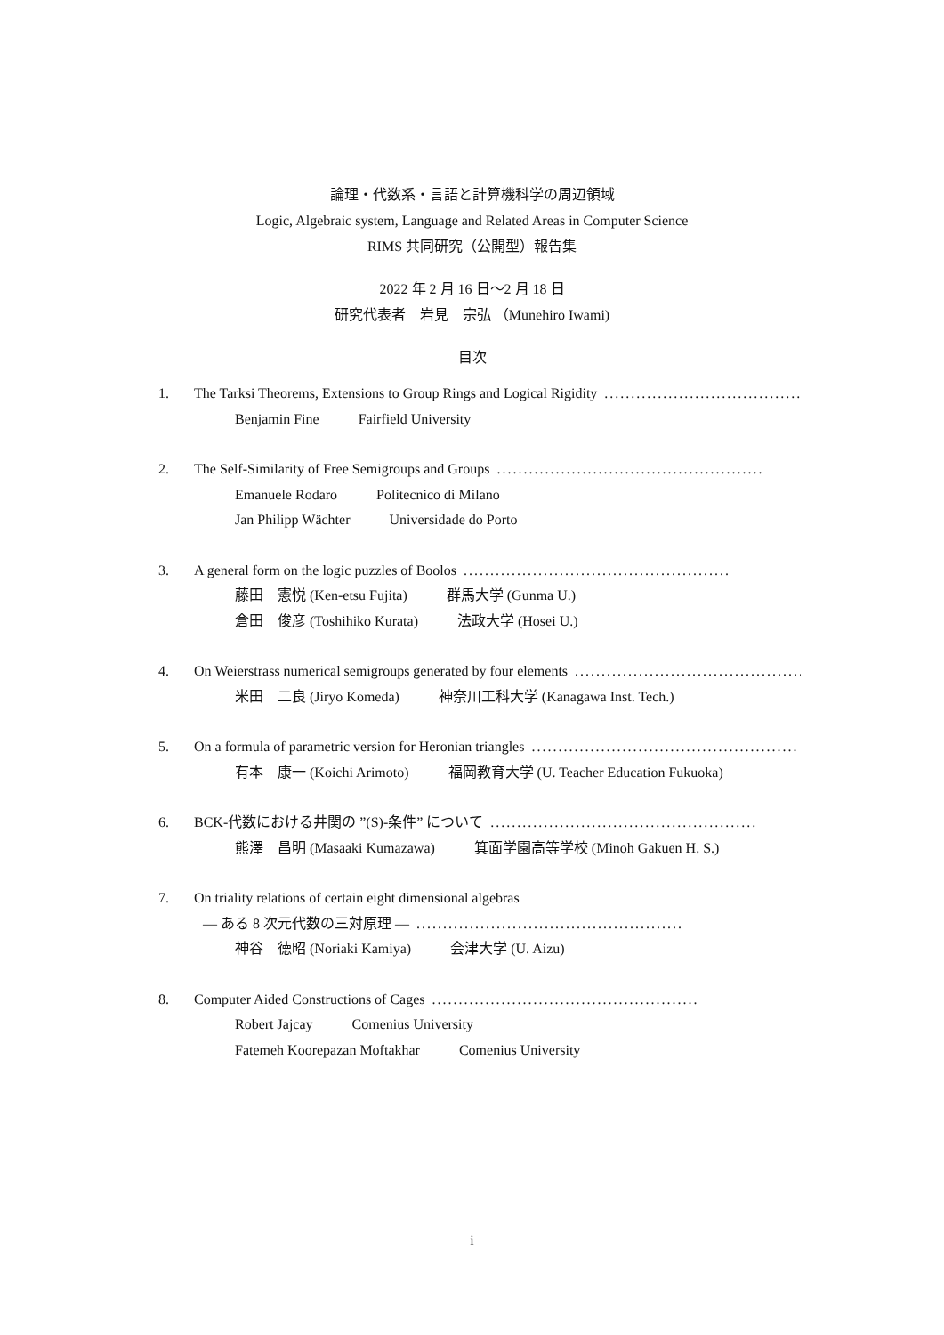論理・代数系・言語と計算機科学の周辺領域
Logic, Algebraic system, Language and Related Areas in Computer Science
RIMS 共同研究（公開型）報告集
2022 年 2 月 16 日〜2 月 18 日
研究代表者　岩見　宗弘 （Munehiro Iwami)
目次
1. The Tarksi Theorems, Extensions to Group Rings and Logical Rigidity..................................................
Benjamin Fine Fairfield University
2. The Self-Similarity of Free Semigroups and Groups..................................................
Emanuele Rodaro Politecnico di Milano
Jan Philipp Wächter Universidade do Porto
3. A general form on the logic puzzles of Boolos..................................................
藤田　憲悦 (Ken-etsu Fujita) 群馬大学 (Gunma U.)
倉田　俊彦 (Toshihiko Kurata) 法政大学 (Hosei U.)
4. On Weierstrass numerical semigroups generated by four elements..................................................
米田　二良 (Jiryo Komeda) 神奈川工科大学 (Kanagawa Inst. Tech.)
5. On a formula of parametric version for Heronian triangles..................................................
有本　康一 (Koichi Arimoto) 福岡教育大学 (U. Teacher Education Fukuoka)
6. BCK-代数における井関の ”(S)-条件” について..................................................
熊澤　昌明 (Masaaki Kumazawa) 箕面学園高等学校 (Minoh Gakuen H. S.)
7. On triality relations of certain eight dimensional algebras
— ある 8 次元代数の三対原理 —..................................................
神谷　徳昭 (Noriaki Kamiya) 会津大学 (U. Aizu)
8. Computer Aided Constructions of Cages..................................................
Robert Jajcay Comenius University
Fatemeh Koorepazan Moftakhar Comenius University
i